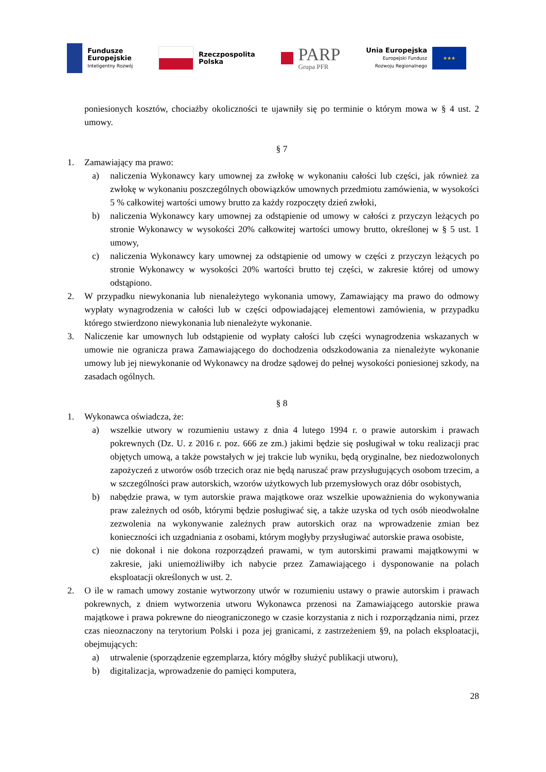Fundusze
Europejskie
Inteligentny Rozwój
Rzeczpospolita
Polska
PARP
Grupa PFR
Unia Europejska
Europejski Fundusz
Rozwoju Regionalnego
★★★
poniesionych kosztów, chociażby okoliczności te ujawniły się po terminie o którym mowa w § 4 ust. 2 umowy.
§ 7
1. Zamawiający ma prawo:
a) naliczenia Wykonawcy kary umownej za zwłokę w wykonaniu całości lub części, jak również za zwłokę w wykonaniu poszczególnych obowiązków umownych przedmiotu zamówienia, w wysokości 5 % całkowitej wartości umowy brutto za każdy rozpoczęty dzień zwłoki,
b) naliczenia Wykonawcy kary umownej za odstąpienie od umowy w całości z przyczyn leżących po stronie Wykonawcy w wysokości 20% całkowitej wartości umowy brutto, określonej w § 5 ust. 1 umowy,
c) naliczenia Wykonawcy kary umownej za odstąpienie od umowy w części z przyczyn leżących po stronie Wykonawcy w wysokości 20% wartości brutto tej części, w zakresie której od umowy odstąpiono.
2. W przypadku niewykonania lub nienależytego wykonania umowy, Zamawiający ma prawo do odmowy wypłaty wynagrodzenia w całości lub w części odpowiadającej elementowi zamówienia, w przypadku którego stwierdzono niewykonania lub nienależyte wykonanie.
3. Naliczenie kar umownych lub odstąpienie od wypłaty całości lub części wynagrodzenia wskazanych w umowie nie ogranicza prawa Zamawiającego do dochodzenia odszkodowania za nienależyte wykonanie umowy lub jej niewykonanie od Wykonawcy na drodze sądowej do pełnej wysokości poniesionej szkody, na zasadach ogólnych.
§ 8
1. Wykonawca oświadcza, że:
a) wszelkie utwory w rozumieniu ustawy z dnia 4 lutego 1994 r. o prawie autorskim i prawach pokrewnych (Dz. U. z 2016 r. poz. 666 ze zm.) jakimi będzie się posługiwał w toku realizacji prac objętych umową, a także powstałych w jej trakcie lub wyniku, będą oryginalne, bez niedozwolonych zapożyczeń z utworów osób trzecich oraz nie będą naruszać praw przysługujących osobom trzecim, a w szczególności praw autorskich, wzorów użytkowych lub przemysłowych oraz dóbr osobistych,
b) nabędzie prawa, w tym autorskie prawa majątkowe oraz wszelkie upoważnienia do wykonywania praw zależnych od osób, którymi będzie posługiwać się, a także uzyska od tych osób nieodwołalne zezwolenia na wykonywanie zależnych praw autorskich oraz na wprowadzenie zmian bez konieczności ich uzgadniania z osobami, którym mogłyby przysługiwać autorskie prawa osobiste,
c) nie dokonał i nie dokona rozporządzeń prawami, w tym autorskimi prawami majątkowymi w zakresie, jaki uniemożliwiłby ich nabycie przez Zamawiającego i dysponowanie na polach eksploatacji określonych w ust. 2.
2. O ile w ramach umowy zostanie wytworzony utwór w rozumieniu ustawy o prawie autorskim i prawach pokrewnych, z dniem wytworzenia utworu Wykonawca przenosi na Zamawiającego autorskie prawa majątkowe i prawa pokrewne do nieograniczonego w czasie korzystania z nich i rozporządzania nimi, przez czas nieoznaczony na terytorium Polski i poza jej granicami, z zastrzeżeniem §9, na polach eksploatacji, obejmujących:
a) utrwalenie (sporządzenie egzemplarza, który mógłby służyć publikacji utworu),
b) digitalizacja, wprowadzenie do pamięci komputera,
28